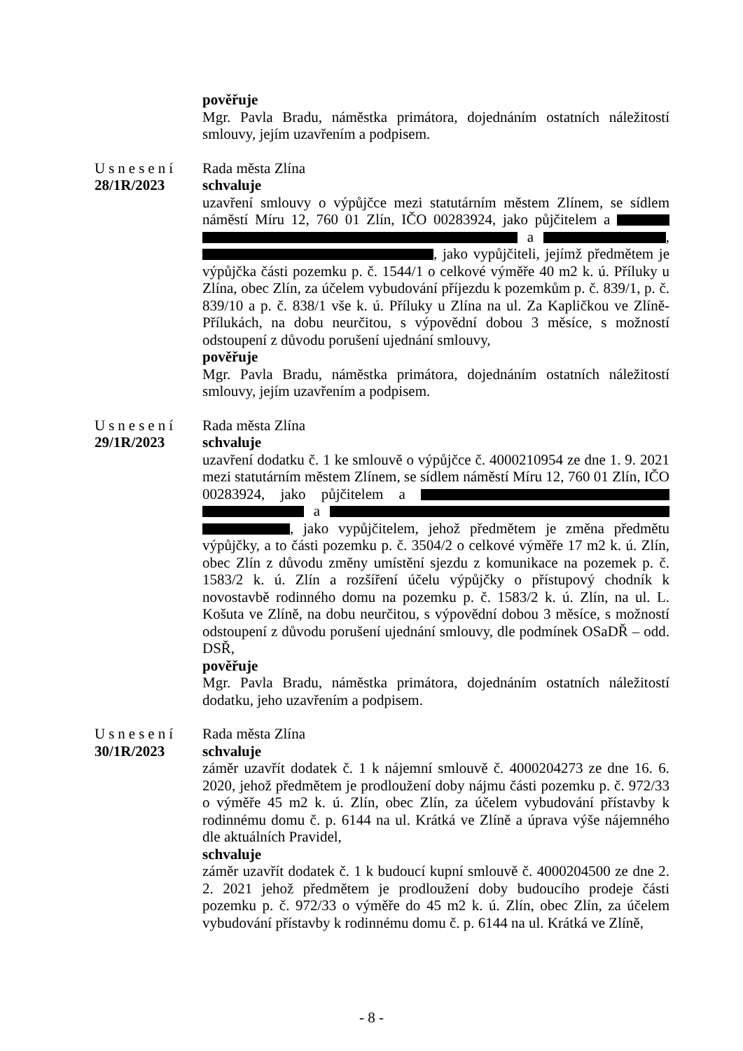pověřuje
Mgr. Pavla Bradu, náměstka primátora, dojednáním ostatních náležitostí smlouvy, jejím uzavřením a podpisem.
Usnesení
28/1R/2023
Rada města Zlína
schvaluje
uzavření smlouvy o výpůjčce mezi statutárním městem Zlínem, se sídlem náměstí Míru 12, 760 01 Zlín, IČO 00283924, jako půjčitelem a a , , jako vypůjčiteli, jejímž předmětem je výpůjčka části pozemku p. č. 1544/1 o celkové výměře 40 m2 k. ú. Příluky u Zlína, obec Zlín, za účelem vybudování příjezdu k pozemkům p. č. 839/1, p. č. 839/10 a p. č. 838/1 vše k. ú. Příluky u Zlína na ul. Za Kapličkou ve Zlíně-Přílukách, na dobu neurčitou, s výpovědní dobou 3 měsíce, s možností odstoupení z důvodu porušení ujednání smlouvy,
pověřuje
Mgr. Pavla Bradu, náměstka primátora, dojednáním ostatních náležitostí smlouvy, jejím uzavřením a podpisem.
Usnesení
29/1R/2023
Rada města Zlína
schvaluje
uzavření dodatku č. 1 ke smlouvě o výpůjčce č. 4000210954 ze dne 1. 9. 2021 mezi statutárním městem Zlínem, se sídlem náměstí Míru 12, 760 01 Zlín, IČO 00283924, jako půjčitelem a a , jako vypůjčitelem, jehož předmětem je změna předmětu výpůjčky, a to části pozemku p. č. 3504/2 o celkové výměře 17 m2 k. ú. Zlín, obec Zlín z důvodu změny umístění sjezdu z komunikace na pozemek p. č. 1583/2 k. ú. Zlín a rozšíření účelu výpůjčky o přístupový chodník k novostavbě rodinného domu na pozemku p. č. 1583/2 k. ú. Zlín, na ul. L. Košuta ve Zlíně, na dobu neurčitou, s výpovědní dobou 3 měsíce, s možností odstoupení z důvodu porušení ujednání smlouvy, dle podmínek OSaDŘ – odd. DSŘ,
pověřuje
Mgr. Pavla Bradu, náměstka primátora, dojednáním ostatních náležitostí dodatku, jeho uzavřením a podpisem.
Usnesení
30/1R/2023
Rada města Zlína
schvaluje
záměr uzavřít dodatek č. 1 k nájemní smlouvě č. 4000204273 ze dne 16. 6. 2020, jehož předmětem je prodloužení doby nájmu části pozemku p. č. 972/33 o výměře 45 m2 k. ú. Zlín, obec Zlín, za účelem vybudování přístavby k rodinnému domu č. p. 6144 na ul. Krátká ve Zlíně a úprava výše nájemného dle aktuálních Pravidel,
schvaluje
záměr uzavřít dodatek č. 1 k budoucí kupní smlouvě č. 4000204500 ze dne 2. 2. 2021 jehož předmětem je prodloužení doby budoucího prodeje části pozemku p. č. 972/33 o výměře do 45 m2 k. ú. Zlín, obec Zlín, za účelem vybudování přístavby k rodinnému domu č. p. 6144 na ul. Krátká ve Zlíně,
- 8 -